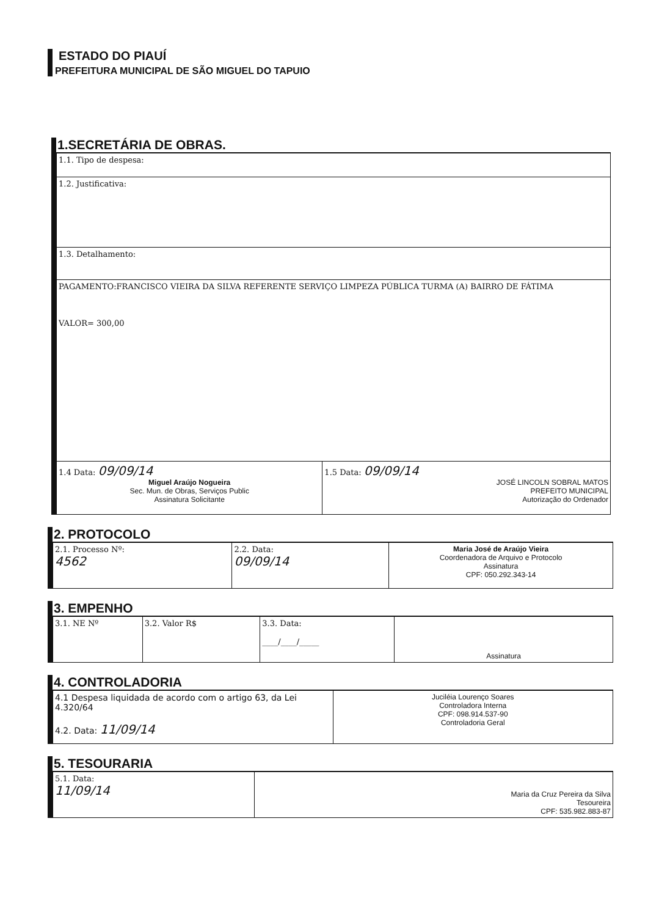ESTADO DO PIAUÍ
PREFEITURA MUNICIPAL DE SÃO MIGUEL DO TAPUIO
1.SECRETÁRIA DE OBRAS.
| 1.1. Tipo de despesa: | |
| 1.2. Justificativa: | |
| 1.3. Detalhamento: | |
| PAGAMENTO:FRANCISCO VIEIRA DA SILVA REFERENTE SERVIÇO LIMPEZA PÚBLICA TURMA (A) BAIRRO DE FÁTIMA VALOR= 300,00 | |
| 1.4 Data: 09/09/14 Miguel Araújo Nogueira Sec. Mun. de Obras, Serviços Public Assinatura Solicitante | 1.5 Data: 09/09/14 JOSÉ LINCOLN SOBRAL MATOS PREFEITO MUNICIPAL Autorização do Ordenador |
2. PROTOCOLO
| 2.1. Processo Nº: 4562 | 2.2. Data: 09/09/14 | Maria José de Araújo Vieira Coordenadora de Arquivo e Protocolo Assinatura CPF: 050.292.343-14 |
3. EMPENHO
| 3.1. NE Nº | 3.2. Valor R$ | 3.3. Data: ____/____/_____ | Assinatura |
4. CONTROLADORIA
| 4.1 Despesa liquidada de acordo com o artigo 63, da Lei 4.320/64 4.2. Data: 11/09/14 | Juciléia Lourenço Soares Controladora Interna CPF: 098.914.537-90 Controladoria Geral |
5. TESOURARIA
| 5.1. Data: 11/09/14 | Maria da Cruz Pereira da Silva Tesoureira CPF: 535.982.883-87 |